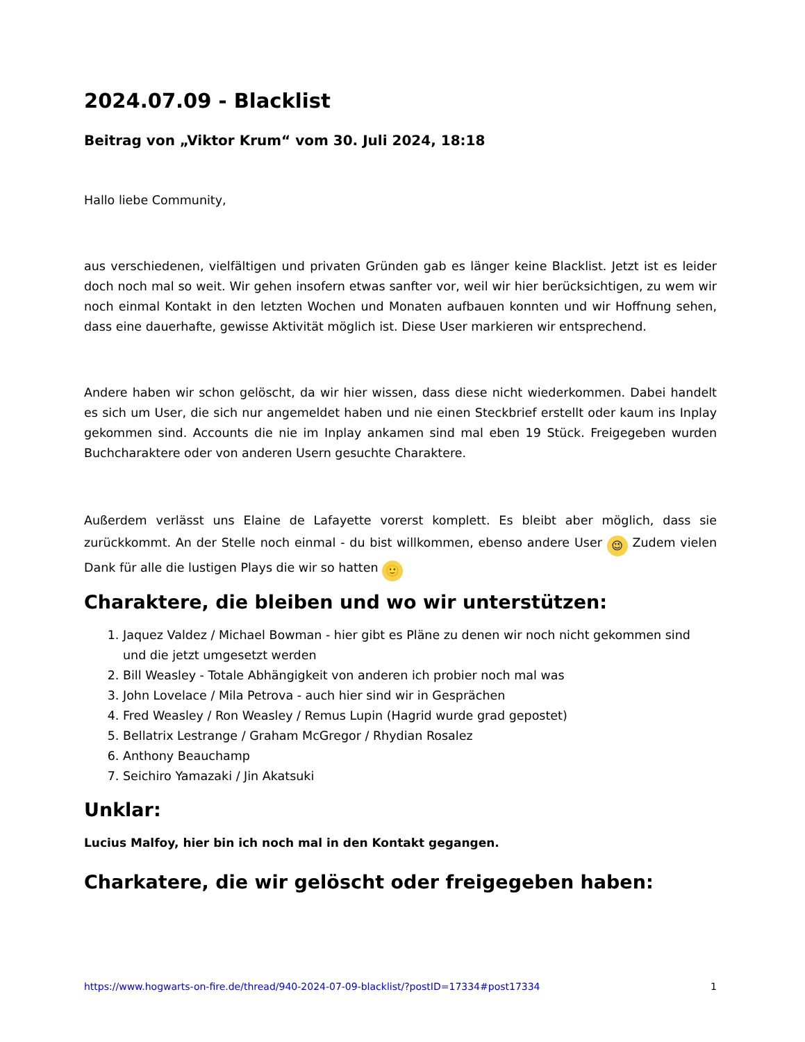2024.07.09 - Blacklist
Beitrag von „Viktor Krum“ vom 30. Juli 2024, 18:18
Hallo liebe Community,
aus verschiedenen, vielfältigen und privaten Gründen gab es länger keine Blacklist. Jetzt ist es leider doch noch mal so weit. Wir gehen insofern etwas sanfter vor, weil wir hier berücksichtigen, zu wem wir noch einmal Kontakt in den letzten Wochen und Monaten aufbauen konnten und wir Hoffnung sehen, dass eine dauerhafte, gewisse Aktivität möglich ist. Diese User markieren wir entsprechend.
Andere haben wir schon gelöscht, da wir hier wissen, dass diese nicht wiederkommen. Dabei handelt es sich um User, die sich nur angemeldet haben und nie einen Steckbrief erstellt oder kaum ins Inplay gekommen sind. Accounts die nie im Inplay ankamen sind mal eben 19 Stück. Freigegeben wurden Buchcharaktere oder von anderen Usern gesuchte Charaktere.
Außerdem verlässt uns Elaine de Lafayette vorerst komplett. Es bleibt aber möglich, dass sie zurückkommt. An der Stelle noch einmal - du bist willkommen, ebenso andere User 😉 Zudem vielen Dank für alle die lustigen Plays die wir so hatten 🙂
Charaktere, die bleiben und wo wir unterstützen:
1. Jaquez Valdez / Michael Bowman - hier gibt es Pläne zu denen wir noch nicht gekommen sind und die jetzt umgesetzt werden
2. Bill Weasley - Totale Abhängigkeit von anderen ich probier noch mal was
3. John Lovelace / Mila Petrova - auch hier sind wir in Gesprächen
4. Fred Weasley / Ron Weasley / Remus Lupin (Hagrid wurde grad gepostet)
5. Bellatrix Lestrange / Graham McGregor / Rhydian Rosalez
6. Anthony Beauchamp
7. Seichiro Yamazaki / Jin Akatsuki
Unklar:
Lucius Malfoy, hier bin ich noch mal in den Kontakt gegangen.
Charkatere, die wir gelöscht oder freigegeben haben:
https://www.hogwarts-on-fire.de/thread/940-2024-07-09-blacklist/?postID=17334#post17334 1